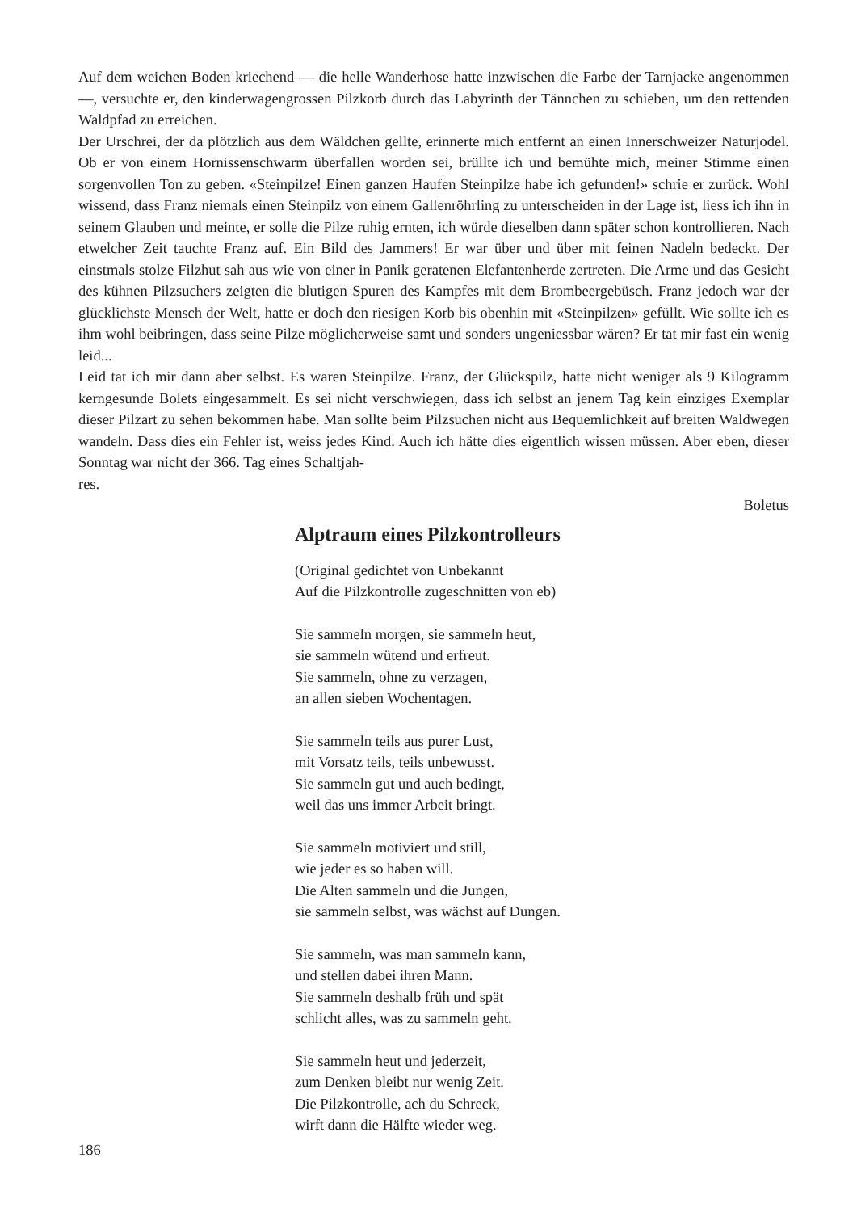Auf dem weichen Boden kriechend — die helle Wanderhose hatte inzwischen die Farbe der Tarnjacke angenommen —, versuchte er, den kinderwagengrossen Pilzkorb durch das Labyrinth der Tännchen zu schieben, um den rettenden Waldpfad zu erreichen.
Der Urschrei, der da plötzlich aus dem Wäldchen gellte, erinnerte mich entfernt an einen Innerschweizer Naturjodel. Ob er von einem Hornissenschwarm überfallen worden sei, brüllte ich und bemühte mich, meiner Stimme einen sorgenvollen Ton zu geben. «Steinpilze! Einen ganzen Haufen Steinpilze habe ich gefunden!» schrie er zurück. Wohl wissend, dass Franz niemals einen Steinpilz von einem Gallenröhrling zu unterscheiden in der Lage ist, liess ich ihn in seinem Glauben und meinte, er solle die Pilze ruhig ernten, ich würde dieselben dann später schon kontrollieren. Nach etwelcher Zeit tauchte Franz auf. Ein Bild des Jammers! Er war über und über mit feinen Nadeln bedeckt. Der einstmals stolze Filzhut sah aus wie von einer in Panik geratenen Elefantenherde zertreten. Die Arme und das Gesicht des kühnen Pilzsuchers zeigten die blutigen Spuren des Kampfes mit dem Brombeergebüsch. Franz jedoch war der glücklichste Mensch der Welt, hatte er doch den riesigen Korb bis obenhin mit «Steinpilzen» gefüllt. Wie sollte ich es ihm wohl beibringen, dass seine Pilze möglicherweise samt und sonders ungeniessbar wären? Er tat mir fast ein wenig leid...
Leid tat ich mir dann aber selbst. Es waren Steinpilze. Franz, der Glückspilz, hatte nicht weniger als 9 Kilogramm kerngesunde Bolets eingesammelt. Es sei nicht verschwiegen, dass ich selbst an jenem Tag kein einziges Exemplar dieser Pilzart zu sehen bekommen habe. Man sollte beim Pilzsuchen nicht aus Bequemlichkeit auf breiten Waldwegen wandeln. Dass dies ein Fehler ist, weiss jedes Kind. Auch ich hätte dies eigentlich wissen müssen. Aber eben, dieser Sonntag war nicht der 366. Tag eines Schaltjah-
res.
Boletus
Alptraum eines Pilzkontrolleurs
(Original gedichtet von Unbekannt
Auf die Pilzkontrolle zugeschnitten von eb)
Sie sammeln morgen, sie sammeln heut,
sie sammeln wütend und erfreut.
Sie sammeln, ohne zu verzagen,
an allen sieben Wochentagen.
Sie sammeln teils aus purer Lust,
mit Vorsatz teils, teils unbewusst.
Sie sammeln gut und auch bedingt,
weil das uns immer Arbeit bringt.
Sie sammeln motiviert und still,
wie jeder es so haben will.
Die Alten sammeln und die Jungen,
sie sammeln selbst, was wächst auf Dungen.
Sie sammeln, was man sammeln kann,
und stellen dabei ihren Mann.
Sie sammeln deshalb früh und spät
schlicht alles, was zu sammeln geht.
Sie sammeln heut und jederzeit,
zum Denken bleibt nur wenig Zeit.
Die Pilzkontrolle, ach du Schreck,
wirft dann die Hälfte wieder weg.
186